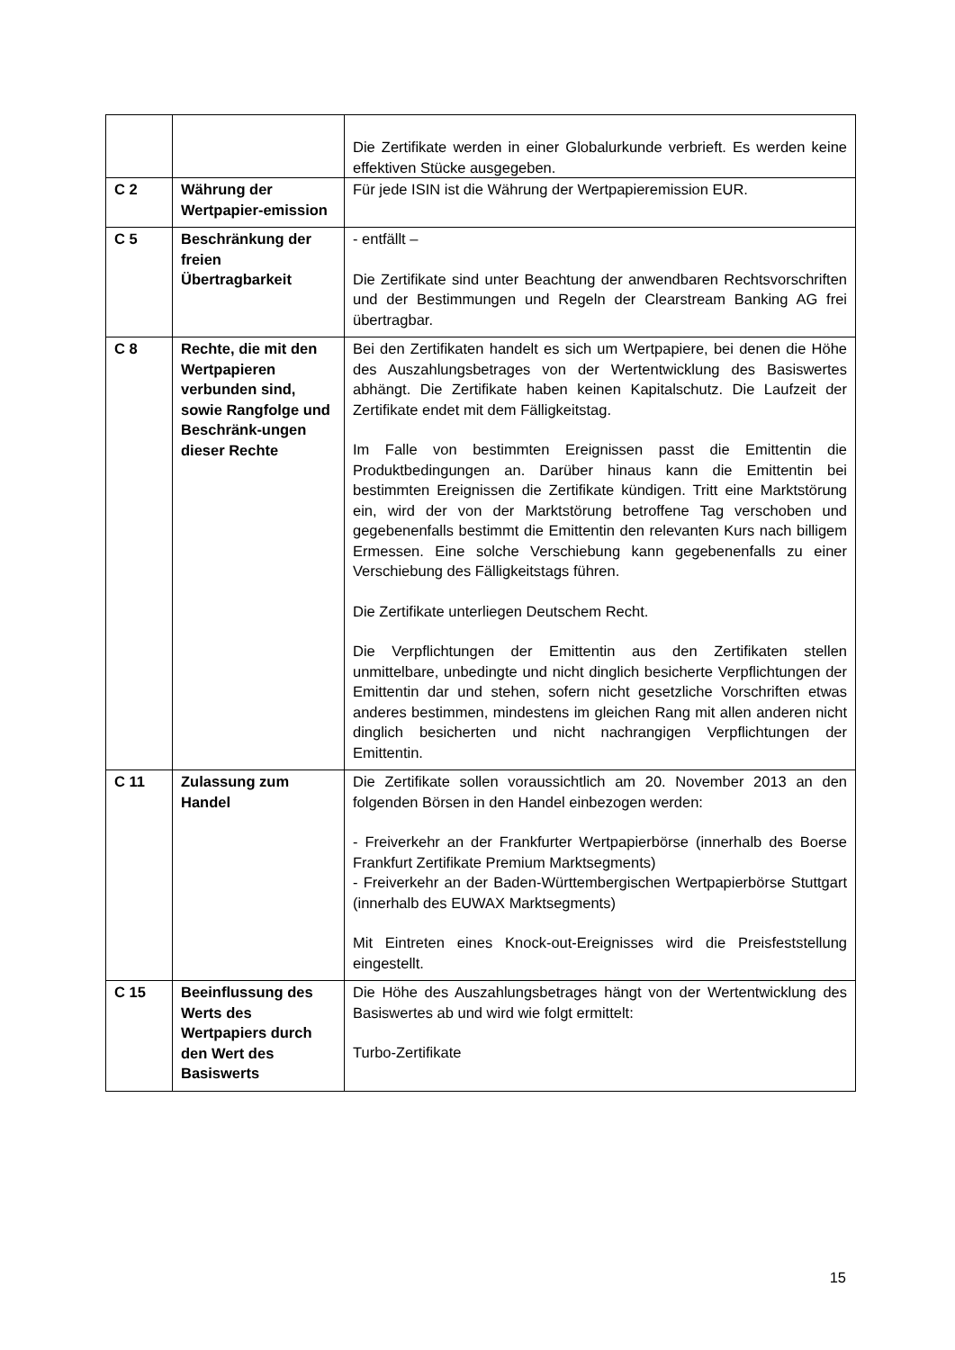| | | Die Zertifikate werden in einer Globalurkunde verbrieft. Es werden keine effektiven Stücke ausgegeben. |
| C 2 | Währung der Wertpapier-emission | Für jede ISIN ist die Währung der Wertpapieremission EUR. |
| C 5 | Beschränkung der freien Übertragbarkeit | - entfällt – Die Zertifikate sind unter Beachtung der anwendbaren Rechtsvorschriften und der Bestimmungen und Regeln der Clearstream Banking AG frei übertragbar. |
| C 8 | Rechte, die mit den Wertpapieren verbunden sind, sowie Rangfolge und Beschränk-ungen dieser Rechte | Bei den Zertifikaten handelt es sich um Wertpapiere, bei denen die Höhe des Auszahlungsbetrages von der Wertentwicklung des Basiswertes abhängt. Die Zertifikate haben keinen Kapitalschutz. Die Laufzeit der Zertifikate endet mit dem Fälligkeitstag. Im Falle von bestimmten Ereignissen passt die Emittentin die Produktbedingungen an. Darüber hinaus kann die Emittentin bei bestimmten Ereignissen die Zertifikate kündigen. Tritt eine Marktstörung ein, wird der von der Marktstörung betroffene Tag verschoben und gegebenenfalls bestimmt die Emittentin den relevanten Kurs nach billigem Ermessen. Eine solche Verschiebung kann gegebenenfalls zu einer Verschiebung des Fälligkeitstags führen. Die Zertifikate unterliegen Deutschem Recht. Die Verpflichtungen der Emittentin aus den Zertifikaten stellen unmittelbare, unbedingte und nicht dinglich besicherte Verpflichtungen der Emittentin dar und stehen, sofern nicht gesetzliche Vorschriften etwas anderes bestimmen, mindestens im gleichen Rang mit allen anderen nicht dinglich besicherten und nicht nachrangigen Verpflichtungen der Emittentin. |
| C 11 | Zulassung zum Handel | Die Zertifikate sollen voraussichtlich am 20. November 2013 an den folgenden Börsen in den Handel einbezogen werden: - Freiverkehr an der Frankfurter Wertpapierbörse (innerhalb des Boerse Frankfurt Zertifikate Premium Marktsegments) - Freiverkehr an der Baden-Württembergischen Wertpapierbörse Stuttgart (innerhalb des EUWAX Marktsegments) Mit Eintreten eines Knock-out-Ereignisses wird die Preisfeststellung eingestellt. |
| C 15 | Beeinflussung des Werts des Wertpapiers durch den Wert des Basiswerts | Die Höhe des Auszahlungsbetrages hängt von der Wertentwicklung des Basiswertes ab und wird wie folgt ermittelt: Turbo-Zertifikate |
15